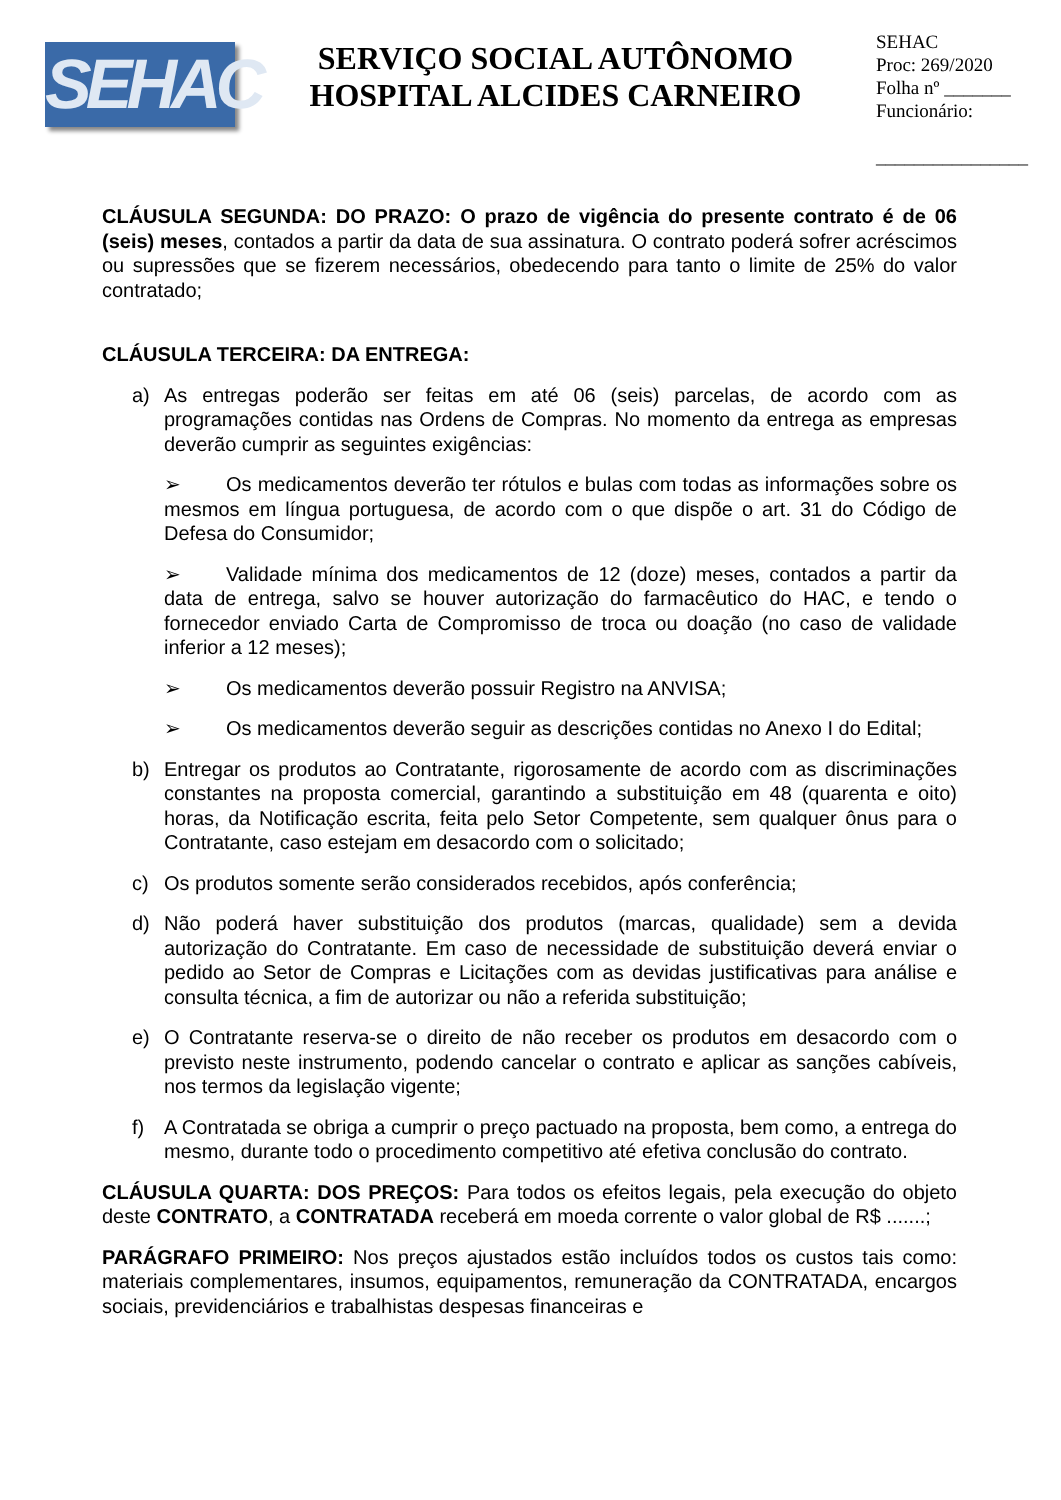SEHAC
SERVIÇO SOCIAL AUTÔNOMO
HOSPITAL ALCIDES CARNEIRO
SEHAC
Proc: 269/2020
Folha nº _______
Funcionário:
________________
CLÁUSULA SEGUNDA: DO PRAZO: O prazo de vigência do presente contrato é de 06 (seis) meses, contados a partir da data de sua assinatura. O contrato poderá sofrer acréscimos ou supressões que se fizerem necessários, obedecendo para tanto o limite de 25% do valor contratado;
CLÁUSULA TERCEIRA: DA ENTREGA:
a) As entregas poderão ser feitas em até 06 (seis) parcelas, de acordo com as programações contidas nas Ordens de Compras. No momento da entrega as empresas deverão cumprir as seguintes exigências:
➢ Os medicamentos deverão ter rótulos e bulas com todas as informações sobre os mesmos em língua portuguesa, de acordo com o que dispõe o art. 31 do Código de Defesa do Consumidor;
➢ Validade mínima dos medicamentos de 12 (doze) meses, contados a partir da data de entrega, salvo se houver autorização do farmacêutico do HAC, e tendo o fornecedor enviado Carta de Compromisso de troca ou doação (no caso de validade inferior a 12 meses);
➢ Os medicamentos deverão possuir Registro na ANVISA;
➢ Os medicamentos deverão seguir as descrições contidas no Anexo I do Edital;
b) Entregar os produtos ao Contratante, rigorosamente de acordo com as discriminações constantes na proposta comercial, garantindo a substituição em 48 (quarenta e oito) horas, da Notificação escrita, feita pelo Setor Competente, sem qualquer ônus para o Contratante, caso estejam em desacordo com o solicitado;
c) Os produtos somente serão considerados recebidos, após conferência;
d) Não poderá haver substituição dos produtos (marcas, qualidade) sem a devida autorização do Contratante. Em caso de necessidade de substituição deverá enviar o pedido ao Setor de Compras e Licitações com as devidas justificativas para análise e consulta técnica, a fim de autorizar ou não a referida substituição;
e) O Contratante reserva-se o direito de não receber os produtos em desacordo com o previsto neste instrumento, podendo cancelar o contrato e aplicar as sanções cabíveis, nos termos da legislação vigente;
f) A Contratada se obriga a cumprir o preço pactuado na proposta, bem como, a entrega do mesmo, durante todo o procedimento competitivo até efetiva conclusão do contrato.
CLÁUSULA QUARTA: DOS PREÇOS: Para todos os efeitos legais, pela execução do objeto deste CONTRATO, a CONTRATADA receberá em moeda corrente o valor global de R$ .......;
PARÁGRAFO PRIMEIRO: Nos preços ajustados estão incluídos todos os custos tais como: materiais complementares, insumos, equipamentos, remuneração da CONTRATADA, encargos sociais, previdenciários e trabalhistas despesas financeiras e